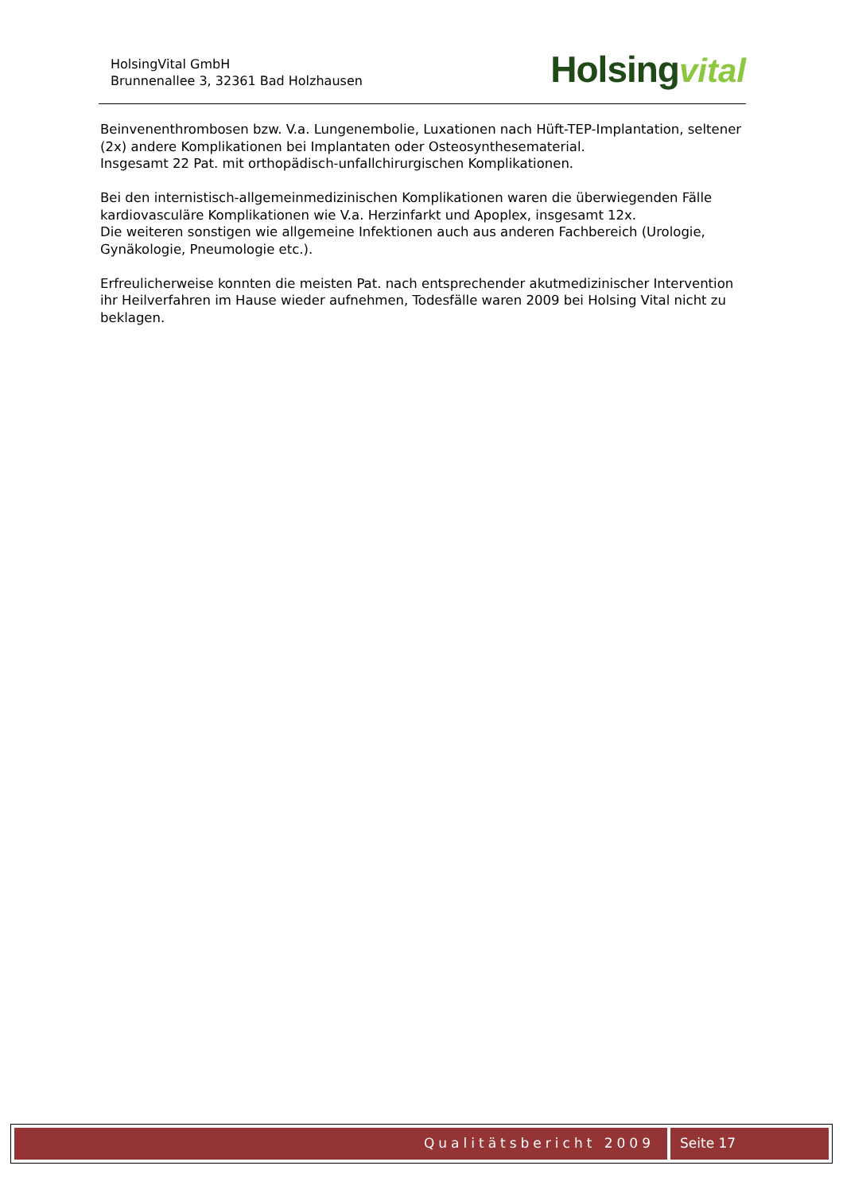HolsingVital GmbH
Brunnenallee 3, 32361 Bad Holzhausen
Holsing vital
Beinvenenthrombosen bzw. V.a. Lungenembolie, Luxationen nach Hüft-TEP-Implantation, seltener (2x) andere Komplikationen bei Implantaten oder Osteosynthesematerial.
Insgesamt 22 Pat. mit orthopädisch-unfallchirurgischen Komplikationen.
Bei den internistisch-allgemeinmedizinischen Komplikationen waren die überwiegenden Fälle kardiovasculäre Komplikationen wie V.a. Herzinfarkt und Apoplex, insgesamt 12x.
Die weiteren sonstigen wie allgemeine Infektionen auch aus anderen Fachbereich (Urologie, Gynäkologie, Pneumologie etc.).
Erfreulicherweise konnten die meisten Pat. nach entsprechender akutmedizinischer Intervention ihr Heilverfahren im Hause wieder aufnehmen, Todesfälle waren 2009 bei Holsing Vital nicht zu beklagen.
Qualitätsbericht 2009 Seite 17